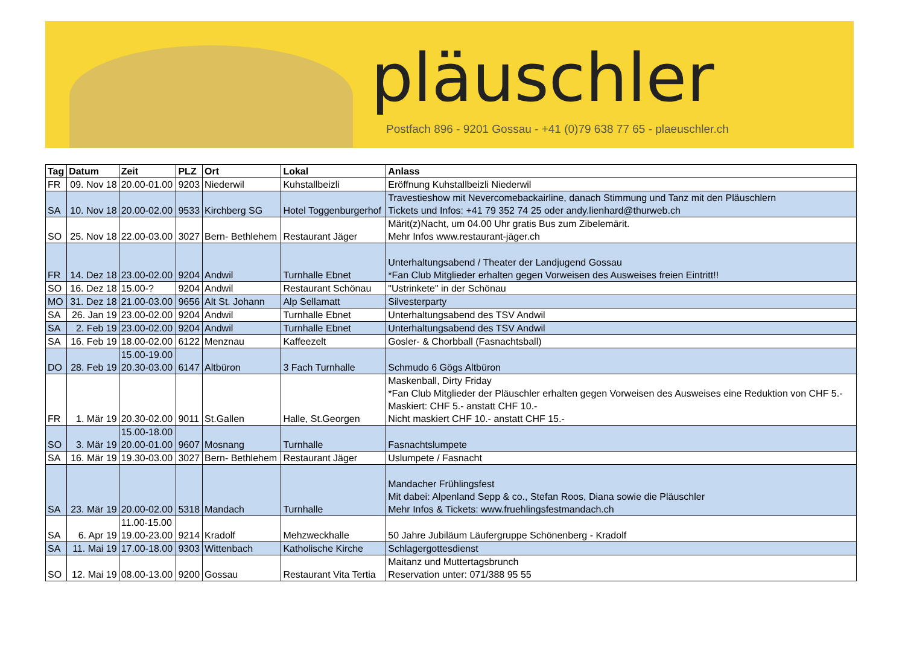pläuschler
Postfach 896 - 9201 Gossau - +41 (0)79 638 77 65 - plaeuschler.ch
| Tag | Datum | Zeit | PLZ | Ort | Lokal | Anlass |
| --- | --- | --- | --- | --- | --- | --- |
| FR | 09. Nov 18 | 20.00-01.00 | 9203 | Niederwil | Kuhstallbeizli | Eröffnung Kuhstallbeizli Niederwil |
| SA | 10. Nov 18 | 20.00-02.00 | 9533 | Kirchberg SG | Hotel Toggenburgerhof | Travestieshow mit Nevercomebackairline, danach Stimmung und Tanz mit den Pläuschlern Tickets und Infos: +41 79 352 74 25 oder andy.lienhard@thurweb.ch |
| SO | 25. Nov 18 | 22.00-03.00 | 3027 | Bern- Bethlehem | Restaurant Jäger | Märit(z)Nacht, um 04.00 Uhr gratis Bus zum Zibelemärit. Mehr Infos www.restaurant-jäger.ch |
| FR | 14. Dez 18 | 23.00-02.00 | 9204 | Andwil | Turnhalle Ebnet | Unterhaltungsabend / Theater der Landjugend Gossau *Fan Club Mitglieder erhalten gegen Vorweisen des Ausweises freien Eintritt!! |
| SO | 16. Dez 18 | 15.00-? | 9204 | Andwil | Restaurant Schönau | "Ustrinkete" in der Schönau |
| MO | 31. Dez 18 | 21.00-03.00 | 9656 | Alt St. Johann | Alp Sellamatt | Silvesterparty |
| SA | 26. Jan 19 | 23.00-02.00 | 9204 | Andwil | Turnhalle Ebnet | Unterhaltungsabend des TSV Andwil |
| SA | 2. Feb 19 | 23.00-02.00 | 9204 | Andwil | Turnhalle Ebnet | Unterhaltungsabend des TSV Andwil |
| SA | 16. Feb 19 | 18.00-02.00 | 6122 | Menznau | Kaffeezelt | Gosler- & Chorbball (Fasnachtsball) |
| DO | 28. Feb 19 | 15.00-19.00 20.30-03.00 | 6147 | Altbüron | 3 Fach Turnhalle | Schmudo 6 Gögs Altbüron |
| FR | 1. Mär 19 | 20.30-02.00 | 9011 | St.Gallen | Halle, St.Georgen | Maskenball, Dirty Friday *Fan Club Mitglieder der Pläuschler erhalten gegen Vorweisen des Ausweises eine Reduktion von CHF 5.- Maskiert: CHF 5.- anstatt CHF 10.- Nicht maskiert CHF 10.- anstatt CHF 15.- |
| SO | 3. Mär 19 | 15.00-18.00 20.00-01.00 | 9607 | Mosnang | Turnhalle | Fasnachtslumpete |
| SA | 16. Mär 19 | 19.30-03.00 | 3027 | Bern- Bethlehem | Restaurant Jäger | Uslumpete / Fasnacht |
| SA | 23. Mär 19 | 20.00-02.00 | 5318 | Mandach | Turnhalle | Mandacher Frühlingsfest Mit dabei: Alpenland Sepp & co., Stefan Roos, Diana sowie die Pläuschler Mehr Infos & Tickets: www.fruehlingsfestmandach.ch |
| SA | 6. Apr 19 | 11.00-15.00 19.00-23.00 | 9214 | Kradolf | Mehzweckhalle | 50 Jahre Jubiläum Läufergruppe Schönenberg - Kradolf |
| SA | 11. Mai 19 | 17.00-18.00 | 9303 | Wittenbach | Katholische Kirche | Schlagergottesdienst |
| SO | 12. Mai 19 | 08.00-13.00 | 9200 | Gossau | Restaurant Vita Tertia | Maitanz und Muttertagsbrunch Reservation unter: 071/388 95 55 |